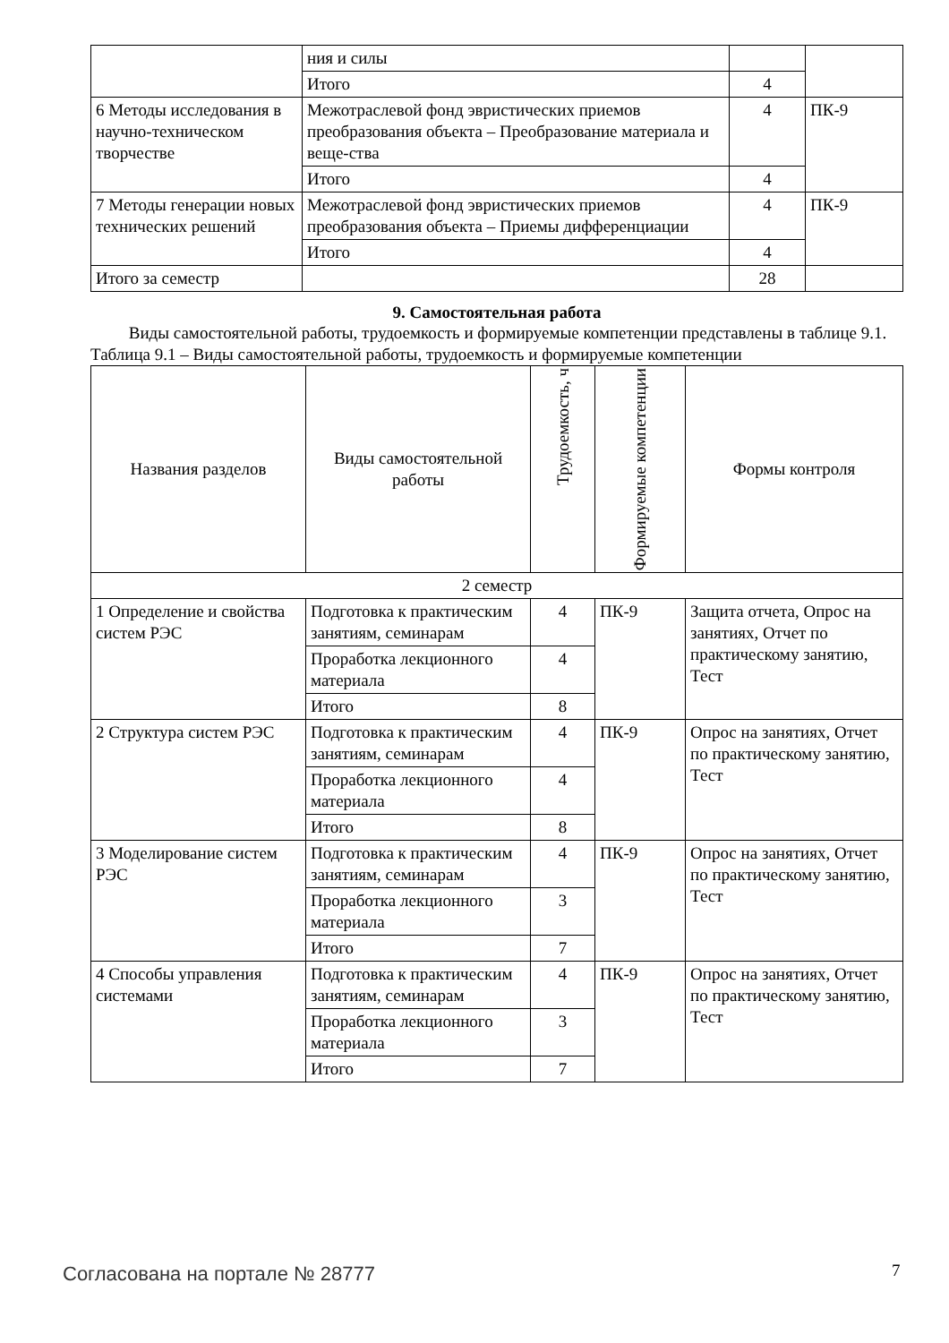| | ния и силы | | |
| | Итого | 4 | |
| 6 Методы исследования в научно-техническом творчестве | Межотраслевой фонд эвристических приемов преобразования объекта – Преобразование материала и веще-ства | 4 | ПК-9 |
| | Итого | 4 | |
| 7 Методы генерации новых технических решений | Межотраслевой фонд эвристических приемов преобразования объекта – Приемы дифференциации | 4 | ПК-9 |
| | Итого | 4 | |
| Итого за семестр | | 28 | |
9. Самостоятельная работа
Виды самостоятельной работы, трудоемкость и формируемые компетенции представлены в таблице 9.1.
Таблица 9.1 – Виды самостоятельной работы, трудоемкость и формируемые компетенции
| Названия разделов | Виды самостоятельной работы | Трудоемкость, ч | Формируемые компетенции | Формы контроля |
| --- | --- | --- | --- | --- |
| 2 семестр | | | | |
| 1 Определение и свойства систем РЭС | Подготовка к практическим занятиям, семинарам | 4 | ПК-9 | Защита отчета, Опрос на занятиях, Отчет по практическому занятию, Тест |
| | Проработка лекционного материала | 4 | | |
| | Итого | 8 | | |
| 2 Структура систем РЭС | Подготовка к практическим занятиям, семинарам | 4 | ПК-9 | Опрос на занятиях, Отчет по практическому занятию, Тест |
| | Проработка лекционного материала | 4 | | |
| | Итого | 8 | | |
| 3 Моделирование систем РЭС | Подготовка к практическим занятиям, семинарам | 4 | ПК-9 | Опрос на занятиях, Отчет по практическому занятию, Тест |
| | Проработка лекционного материала | 3 | | |
| | Итого | 7 | | |
| 4 Способы управления системами | Подготовка к практическим занятиям, семинарам | 4 | ПК-9 | Опрос на занятиях, Отчет по практическому занятию, Тест |
| | Проработка лекционного материала | 3 | | |
| | Итого | 7 | | |
Согласована на портале № 28777 7